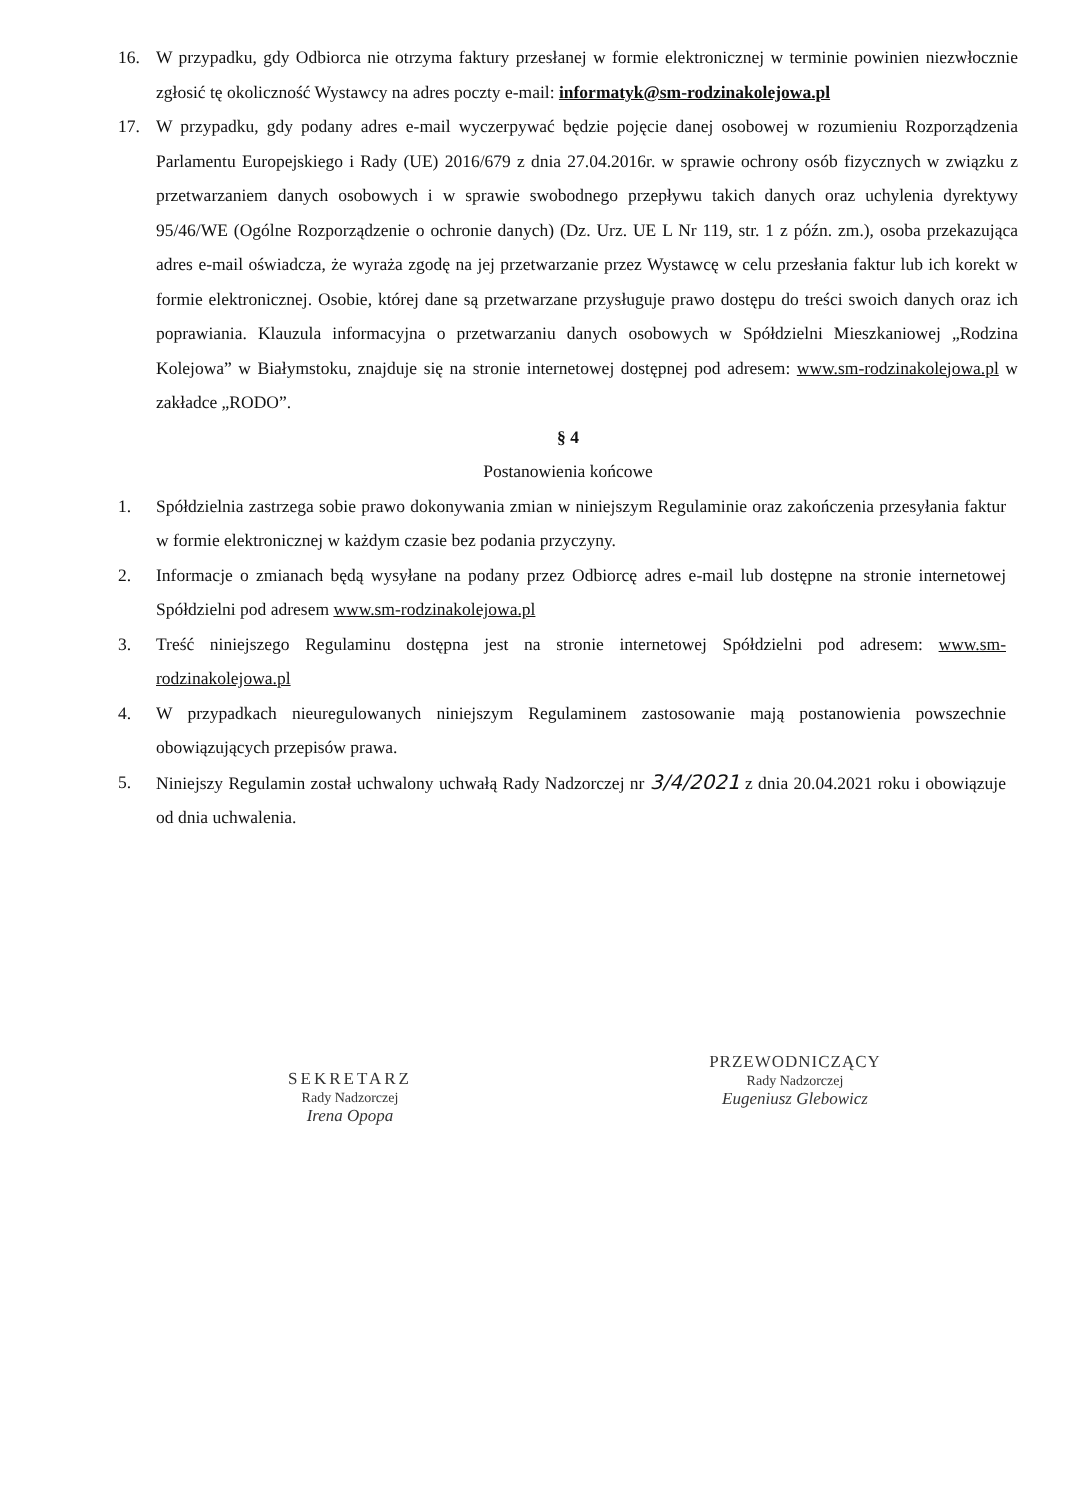16. W przypadku, gdy Odbiorca nie otrzyma faktury przesłanej w formie elektronicznej w terminie powinien niezwłocznie zgłosić tę okoliczność Wystawcy na adres poczty e-mail: informatyk@sm-rodzinakolejowa.pl
17. W przypadku, gdy podany adres e-mail wyczerpywać będzie pojęcie danej osobowej w rozumieniu Rozporządzenia Parlamentu Europejskiego i Rady (UE) 2016/679 z dnia 27.04.2016r. w sprawie ochrony osób fizycznych w związku z przetwarzaniem danych osobowych i w sprawie swobodnego przepływu takich danych oraz uchylenia dyrektywy 95/46/WE (Ogólne Rozporządzenie o ochronie danych) (Dz. Urz. UE L Nr 119, str. 1 z późn. zm.), osoba przekazująca adres e-mail oświadcza, że wyraża zgodę na jej przetwarzanie przez Wystawcę w celu przesłania faktur lub ich korekt w formie elektronicznej. Osobie, której dane są przetwarzane przysługuje prawo dostępu do treści swoich danych oraz ich poprawiania. Klauzula informacyjna o przetwarzaniu danych osobowych w Spółdzielni Mieszkaniowej „Rodzina Kolejowa” w Białymstoku, znajduje się na stronie internetowej dostępnej pod adresem: www.sm-rodzinakolejowa.pl w zakładce „RODO”.
§ 4
Postanowienia końcowe
1. Spółdzielnia zastrzega sobie prawo dokonywania zmian w niniejszym Regulaminie oraz zakończenia przesyłania faktur w formie elektronicznej w każdym czasie bez podania przyczyny.
2. Informacje o zmianach będą wysyłane na podany przez Odbiorcę adres e-mail lub dostępne na stronie internetowej Spółdzielni pod adresem www.sm-rodzinakolejowa.pl
3. Treść niniejszego Regulaminu dostępna jest na stronie internetowej Spółdzielni pod adresem: www.sm-rodzinakolejowa.pl
4. W przypadkach nieuregulowanych niniejszym Regulaminem zastosowanie mają postanowienia powszechnie obowiązujących przepisów prawa.
5. Niniejszy Regulamin został uchwalony uchwałą Rady Nadzorczej nr 3/4/2021 z dnia 20.04.2021 roku i obowiązuje od dnia uchwalenia.
SEKRETARZ
Rady Nadzorczej
Irena Opopa
PRZEWODNICZĄCY
Rady Nadzorczej
Eugeniusz Glebowicz